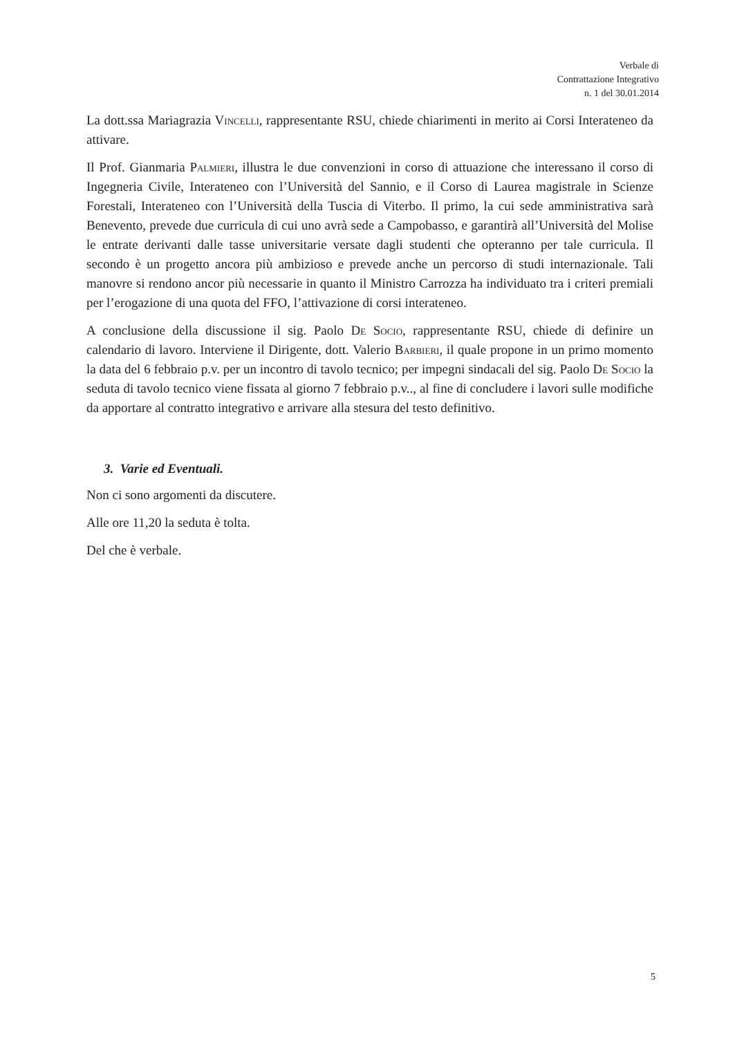Verbale di
Contrattazione Integrativo
n. 1 del 30.01.2014
La dott.ssa Mariagrazia Vincelli, rappresentante RSU, chiede chiarimenti in merito ai Corsi Interateneo da attivare.
Il Prof. Gianmaria Palmieri, illustra le due convenzioni in corso di attuazione che interessano il corso di Ingegneria Civile, Interateneo con l’Università del Sannio, e il Corso di Laurea magistrale in Scienze Forestali, Interateneo con l’Università della Tuscia di Viterbo. Il primo, la cui sede amministrativa sarà Benevento, prevede due curricula di cui uno avrà sede a Campobasso, e garantirà all’Università del Molise le entrate derivanti dalle tasse universitarie versate dagli studenti che opteranno per tale curricula. Il secondo è un progetto ancora più ambizioso e prevede anche un percorso di studi internazionale. Tali manovre si rendono ancor più necessarie in quanto il Ministro Carrozza ha individuato tra i criteri premiali per l’erogazione di una quota del FFO, l’attivazione di corsi interateneo.
A conclusione della discussione il sig. Paolo De Socio, rappresentante RSU, chiede di definire un calendario di lavoro. Interviene il Dirigente, dott. Valerio Barbieri, il quale propone in un primo momento la data del 6 febbraio p.v. per un incontro di tavolo tecnico; per impegni sindacali del sig. Paolo De Socio la seduta di tavolo tecnico viene fissata al giorno 7 febbraio p.v.., al fine di concludere i lavori sulle modifiche da apportare al contratto integrativo e arrivare alla stesura del testo definitivo.
3. Varie ed Eventuali.
Non ci sono argomenti da discutere.
Alle ore 11,20 la seduta è tolta.
Del che è verbale.
5